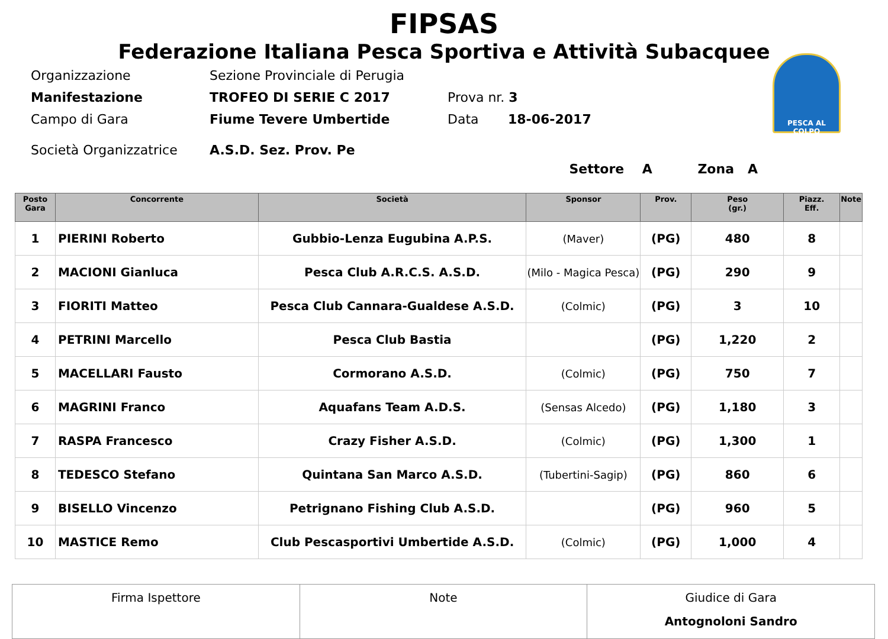FIPSAS
Federazione Italiana Pesca Sportiva e Attività Subacquee
PESCA AL COLPO
| Organizzazione | Sezione Provinciale di Perugia | | |
| Manifestazione | TROFEO DI SERIE C 2017 | Prova nr. 3 | |
| Campo di Gara | Fiume Tevere Umbertide | Data | 18-06-2017 |
| Società Organizzatrice | A.S.D. Sez. Prov. Pe | | |
Settore A Zona A
| Posto Gara | Concorrente | Società | Sponsor | Prov. | Peso (gr.) | Piazz. Eff. | Note |
| --- | --- | --- | --- | --- | --- | --- | --- |
| 1 | PIERINI Roberto | Gubbio-Lenza Eugubina A.P.S. | (Maver) | (PG) | 480 | 8 | |
| 2 | MACIONI Gianluca | Pesca Club A.R.C.S. A.S.D. | (Milo - Magica Pesca) | (PG) | 290 | 9 | |
| 3 | FIORITI Matteo | Pesca Club Cannara-Gualdese A.S.D. | (Colmic) | (PG) | 3 | 10 | |
| 4 | PETRINI Marcello | Pesca Club Bastia | | (PG) | 1,220 | 2 | |
| 5 | MACELLARI Fausto | Cormorano A.S.D. | (Colmic) | (PG) | 750 | 7 | |
| 6 | MAGRINI Franco | Aquafans Team A.D.S. | (Sensas Alcedo) | (PG) | 1,180 | 3 | |
| 7 | RASPA Francesco | Crazy Fisher A.S.D. | (Colmic) | (PG) | 1,300 | 1 | |
| 8 | TEDESCO Stefano | Quintana San Marco A.S.D. | (Tubertini-Sagip) | (PG) | 860 | 6 | |
| 9 | BISELLO Vincenzo | Petrignano Fishing Club A.S.D. | | (PG) | 960 | 5 | |
| 10 | MASTICE Remo | Club Pescasportivi Umbertide A.S.D. | (Colmic) | (PG) | 1,000 | 4 | |
| Firma Ispettore | Note | Giudice di Gara Antognoloni Sandro |